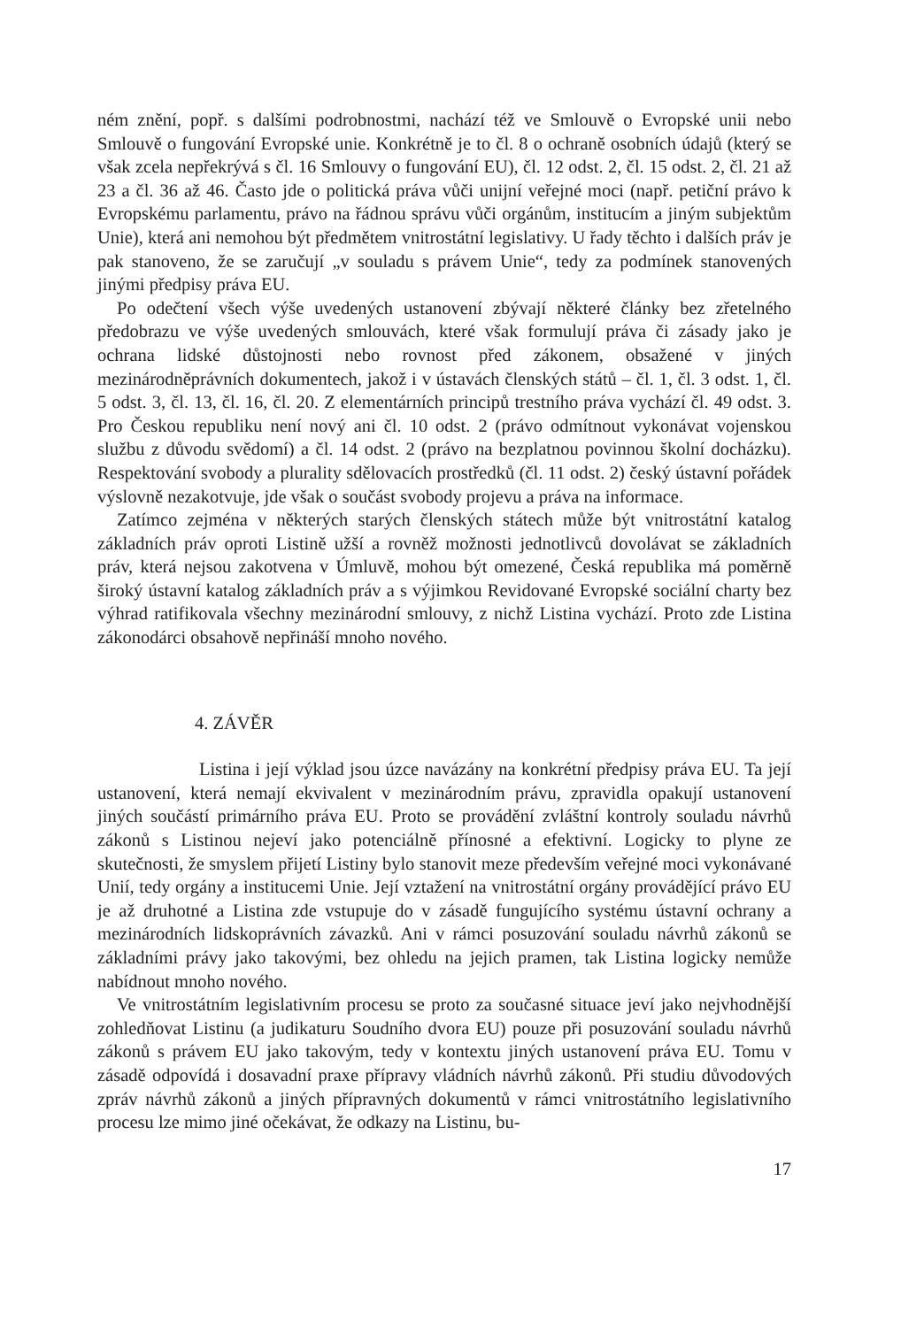ném znění, popř. s dalšími podrobnostmi, nachází též ve Smlouvě o Evropské unii nebo Smlouvě o fungování Evropské unie. Konkrétně je to čl. 8 o ochraně osobních údajů (který se však zcela nepřekrývá s čl. 16 Smlouvy o fungování EU), čl. 12 odst. 2, čl. 15 odst. 2, čl. 21 až 23 a čl. 36 až 46. Často jde o politická práva vůči unijní veřejné moci (např. petiční právo k Evropskému parlamentu, právo na řádnou správu vůči orgánům, institucím a jiným subjektům Unie), která ani nemohou být předmětem vnitrostátní legislativy. U řady těchto i dalších práv je pak stanoveno, že se zaručují „v souladu s právem Unie“, tedy za podmínek stanovených jinými předpisy práva EU.
Po odečtení všech výše uvedených ustanovení zbývají některé články bez zřetelného předobrazu ve výše uvedených smlouvách, které však formulují práva či zásady jako je ochrana lidské důstojnosti nebo rovnost před zákonem, obsažené v jiných mezinárodněprávních dokumentech, jakož i v ústavách členských států – čl. 1, čl. 3 odst. 1, čl. 5 odst. 3, čl. 13, čl. 16, čl. 20. Z elementárních principů trestního práva vychází čl. 49 odst. 3. Pro Českou republiku není nový ani čl. 10 odst. 2 (právo odmítnout vykonávat vojenskou službu z důvodu svědomí) a čl. 14 odst. 2 (právo na bezplatnou povinnou školní docházku). Respektování svobody a plurality sdělovacích prostředků (čl. 11 odst. 2) český ústavní pořádek výslovně nezakotvuje, jde však o součást svobody projevu a práva na informace.
Zatímco zejména v některých starých členských státech může být vnitrostátní katalog základních práv oproti Listině užší a rovněž možnosti jednotlivců dovolávat se základních práv, která nejsou zakotvena v Úmluvě, mohou být omezené, Česká republika má poměrně široký ústavní katalog základních práv a s výjimkou Revidované Evropské sociální charty bez výhrad ratifikovala všechny mezinárodní smlouvy, z nichž Listina vychází. Proto zde Listina zákonodárci obsahově nepřináší mnoho nového.
4. ZÁVĚR
Listina i její výklad jsou úzce navázány na konkrétní předpisy práva EU. Ta její ustanovení, která nemají ekvivalent v mezinárodním právu, zpravidla opakují ustanovení jiných součástí primárního práva EU. Proto se provádění zvláštní kontroly souladu návrhů zákonů s Listinou nejeví jako potenciálně přínosné a efektivní. Logicky to plyne ze skutečnosti, že smyslem přijetí Listiny bylo stanovit meze především veřejné moci vykonávané Unií, tedy orgány a institucemi Unie. Její vztažení na vnitrostátní orgány provádějící právo EU je až druhotné a Listina zde vstupuje do v zásadě fungujícího systému ústavní ochrany a mezinárodních lidskoprávních závazků. Ani v rámci posuzování souladu návrhů zákonů se základními právy jako takovými, bez ohledu na jejich pramen, tak Listina logicky nemůže nabídnout mnoho nového.
Ve vnitrostátním legislativním procesu se proto za současné situace jeví jako nejvhodnější zohledňovat Listinu (a judikaturu Soudního dvora EU) pouze při posuzování souladu návrhů zákonů s právem EU jako takovým, tedy v kontextu jiných ustanovení práva EU. Tomu v zásadě odpovídá i dosavadní praxe přípravy vládních návrhů zákonů. Při studiu důvodových zpráv návrhů zákonů a jiných přípravných dokumentů v rámci vnitrostátního legislativního procesu lze mimo jiné očekávat, že odkazy na Listinu, bu-
17